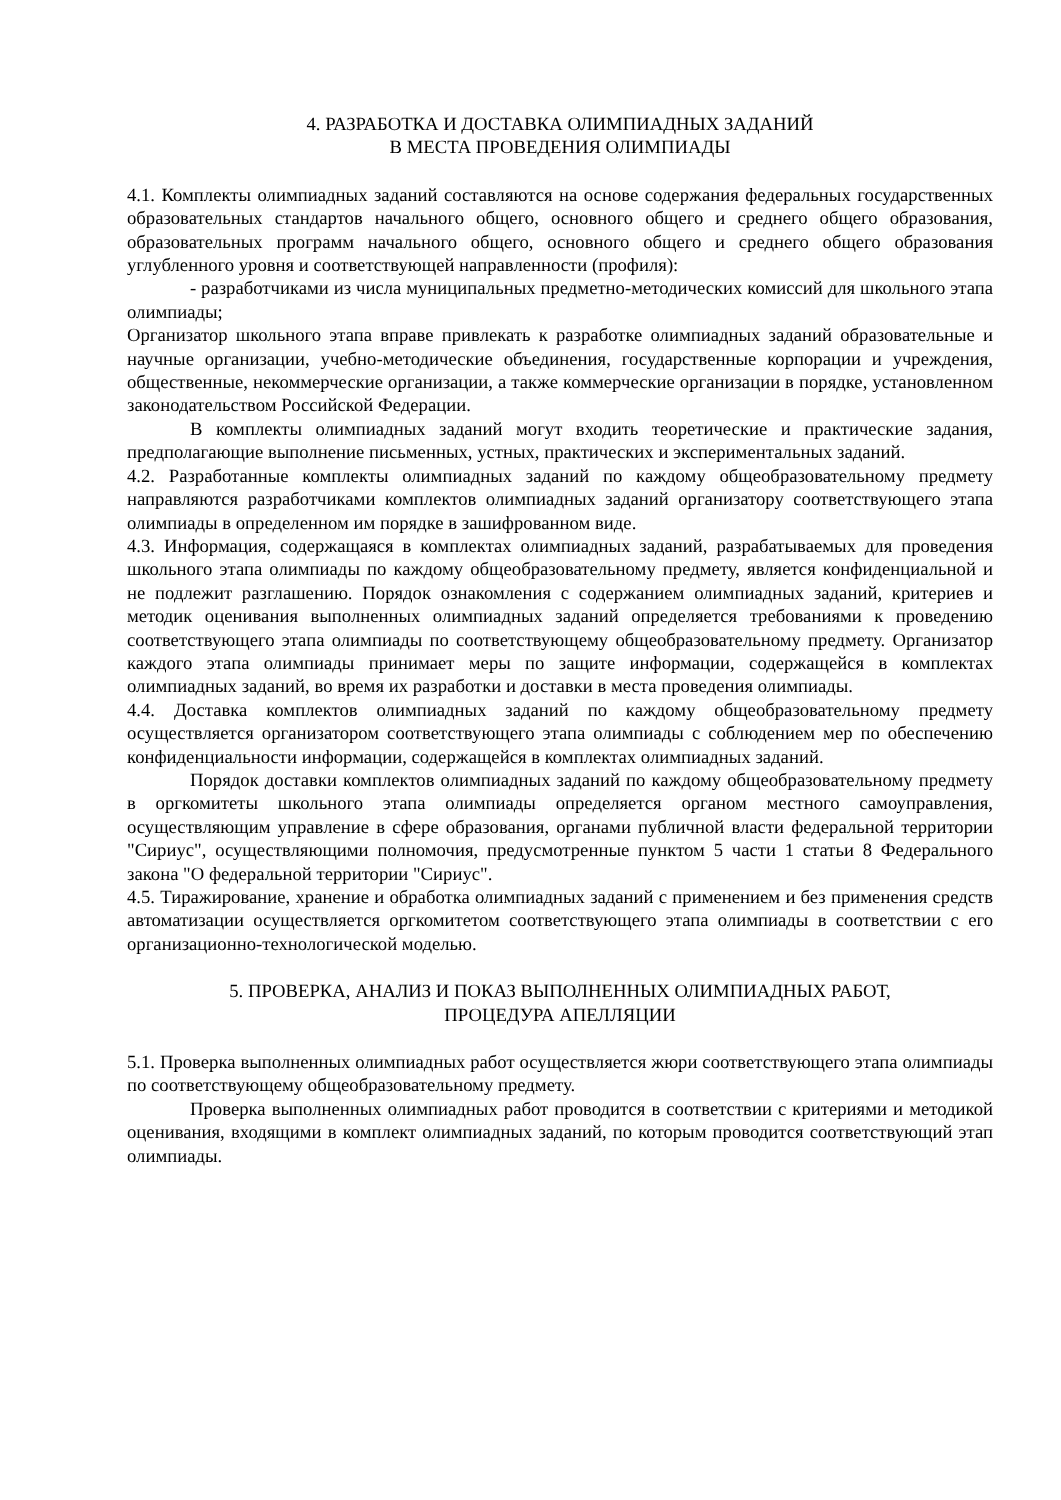4. РАЗРАБОТКА И ДОСТАВКА ОЛИМПИАДНЫХ ЗАДАНИЙ
В МЕСТА ПРОВЕДЕНИЯ ОЛИМПИАДЫ
4.1. Комплекты олимпиадных заданий составляются на основе содержания федеральных государственных образовательных стандартов начального общего, основного общего и среднего общего образования, образовательных программ начального общего, основного общего и среднего общего образования углубленного уровня и соответствующей направленности (профиля):
- разработчиками из числа муниципальных предметно-методических комиссий для школьного этапа олимпиады;
Организатор школьного этапа вправе привлекать к разработке олимпиадных заданий образовательные и научные организации, учебно-методические объединения, государственные корпорации и учреждения, общественные, некоммерческие организации, а также коммерческие организации в порядке, установленном законодательством Российской Федерации.
В комплекты олимпиадных заданий могут входить теоретические и практические задания, предполагающие выполнение письменных, устных, практических и экспериментальных заданий.
4.2. Разработанные комплекты олимпиадных заданий по каждому общеобразовательному предмету направляются разработчиками комплектов олимпиадных заданий организатору соответствующего этапа олимпиады в определенном им порядке в зашифрованном виде.
4.3. Информация, содержащаяся в комплектах олимпиадных заданий, разрабатываемых для проведения школьного этапа олимпиады по каждому общеобразовательному предмету, является конфиденциальной и не подлежит разглашению. Порядок ознакомления с содержанием олимпиадных заданий, критериев и методик оценивания выполненных олимпиадных заданий определяется требованиями к проведению соответствующего этапа олимпиады по соответствующему общеобразовательному предмету. Организатор каждого этапа олимпиады принимает меры по защите информации, содержащейся в комплектах олимпиадных заданий, во время их разработки и доставки в места проведения олимпиады.
4.4. Доставка комплектов олимпиадных заданий по каждому общеобразовательному предмету осуществляется организатором соответствующего этапа олимпиады с соблюдением мер по обеспечению конфиденциальности информации, содержащейся в комплектах олимпиадных заданий.
Порядок доставки комплектов олимпиадных заданий по каждому общеобразовательному предмету в оргкомитеты школьного этапа олимпиады определяется органом местного самоуправления, осуществляющим управление в сфере образования, органами публичной власти федеральной территории "Сириус", осуществляющими полномочия, предусмотренные пунктом 5 части 1 статьи 8 Федерального закона "О федеральной территории "Сириус".
4.5. Тиражирование, хранение и обработка олимпиадных заданий с применением и без применения средств автоматизации осуществляется оргкомитетом соответствующего этапа олимпиады в соответствии с его организационно-технологической моделью.
5. ПРОВЕРКА, АНАЛИЗ И ПОКАЗ ВЫПОЛНЕННЫХ ОЛИМПИАДНЫХ РАБОТ,
ПРОЦЕДУРА АПЕЛЛЯЦИИ
5.1. Проверка выполненных олимпиадных работ осуществляется жюри соответствующего этапа олимпиады по соответствующему общеобразовательному предмету.
Проверка выполненных олимпиадных работ проводится в соответствии с критериями и методикой оценивания, входящими в комплект олимпиадных заданий, по которым проводится соответствующий этап олимпиады.